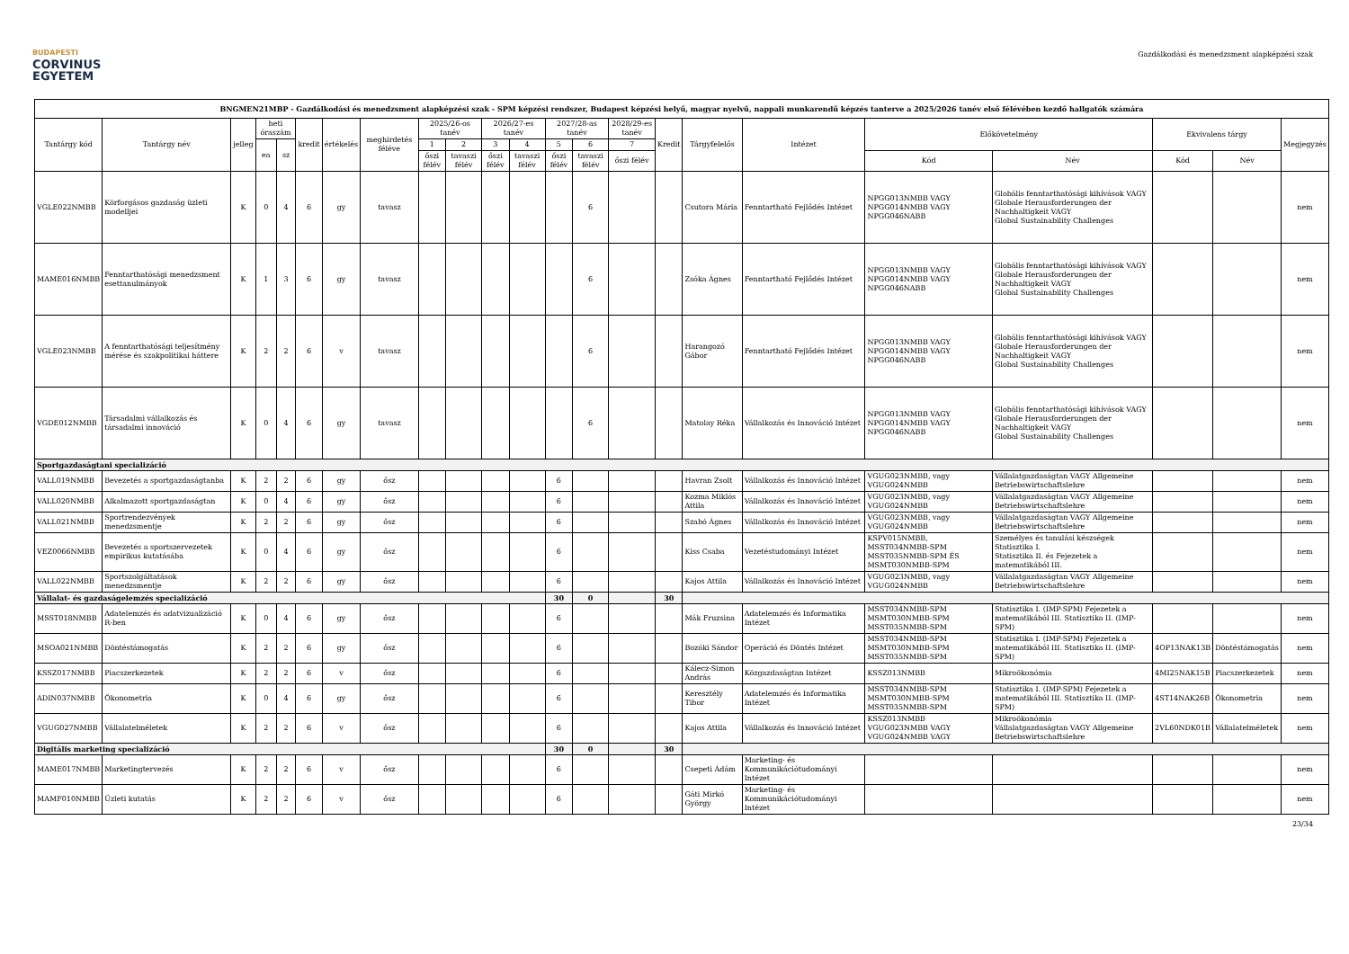BUDAPESTI
CORVINUS
EGYETEM
Gazdálkodási és menedzsment alapképzési szak
| BNGMEN21MBP - Gazdálkodási és menedzsment alapképzési szak - SPM képzési rendszer, Budapest képzési helyű, magyar nyelvű, nappali munkarendű képzés tanterve a 2025/2026 tanév első félévében kezdő hallgatók számára | | | | | | | | | | | | | | | | | | | | | | |
| --- | --- | --- | --- | --- | --- | --- | --- | --- | --- | --- | --- | --- | --- | --- | --- | --- | --- | --- | --- | --- | --- | --- |
| Tantárgy kód | Tantárgy név | jelleg | heti óraszám | | kredit | értékelés | meghirdetés féléve | 2025/26-os tanév | | 2026/27-es tanév | | 2027/28-as tanév | | 2028/29-es tanév | Kredit | Tárgyfelelős | Intézet | Előkövetelmény | | Ekvivalens tárgy | | Megjegyzés |
| | | | ea | sz | | | | 1 | 2 | 3 | 4 | 5 | 6 | 7 | | | | | | | | |
| | | | | | | | | őszi félév | tavaszi félév | őszi félév | tavaszi félév | őszi félév | tavaszi félév | őszi félév | | | | Kód | Név | Kód | Név | |
| VGLE022NMBB | Körforgásos gazdaság üzleti modelljei | K | 0 | 4 | 6 | gy | tavasz | | | | | | 6 | | | Csutora Mária | Fenntartható Fejlődés Intézet | NPGG013NMBB VAGY NPGG014NMBB VAGY NPGG046NABB | Globális fenntarthatósági kihívások VAGY Globale Herausforderungen der Nachhaltigkeit VAGY Global Sustainability Challenges | | | nem |
| MAME016NMBB | Fenntarthatósági menedzsment esettanulmányok | K | 1 | 3 | 6 | gy | tavasz | | | | | | 6 | | | Zsóka Ágnes | Fenntartható Fejlődés Intézet | NPGG013NMBB VAGY NPGG014NMBB VAGY NPGG046NABB | Globális fenntarthatósági kihívások VAGY Globale Herausforderungen der Nachhaltigkeit VAGY Global Sustainability Challenges | | | nem |
| VGLE023NMBB | A fenntarthatósági teljesítmény mérése és szakpolitikai háttere | K | 2 | 2 | 6 | v | tavasz | | | | | | 6 | | | Harangozó Gábor | Fenntartható Fejlődés Intézet | NPGG013NMBB VAGY NPGG014NMBB VAGY NPGG046NABB | Globális fenntarthatósági kihívások VAGY Globale Herausforderungen der Nachhaltigkeit VAGY Global Sustainability Challenges | | | nem |
| VGDE012NMBB | Társadalmi vállalkozás és társadalmi innováció | K | 0 | 4 | 6 | gy | tavasz | | | | | | 6 | | | Matolay Réka | Vállalkozás és Innováció Intézet | NPGG013NMBB VAGY NPGG014NMBB VAGY NPGG046NABB | Globális fenntarthatósági kihívások VAGY Globale Herausforderungen der Nachhaltigkeit VAGY Global Sustainability Challenges | | | nem |
| Sportgazdaságtani specializáció | | | | | | | | | | | | | | | | | | | | | | |
| VALL019NMBB | Bevezetés a sportgazdaságtanba | K | 2 | 2 | 6 | gy | ősz | | | | | 6 | | | | Havran Zsolt | Vállalkozás és Innováció Intézet | VGUG023NMBB, vagy VGUG024NMBB | Vállalatgazdaságtan VAGY Allgemeine Betriebswirtschaftslehre | | | nem |
| VALL020NMBB | Alkalmazott sportgazdaságtan | K | 0 | 4 | 6 | gy | ősz | | | | | 6 | | | | Kozma Miklós Attila | Vállalkozás és Innováció Intézet | VGUG023NMBB, vagy VGUG024NMBB | Vállalatgazdaságtan VAGY Allgemeine Betriebswirtschaftslehre | | | nem |
| VALL021NMBB | Sportrendezvények menedzsmentje | K | 2 | 2 | 6 | gy | ősz | | | | | 6 | | | | Szabó Ágnes | Vállalkozás és Innováció Intézet | VGUG023NMBB, vagy VGUG024NMBB | Vállalatgazdaságtan VAGY Allgemeine Betriebswirtschaftslehre | | | nem |
| VEZ0066NMBB | Bevezetés a sportszervezetek empirikus kutatásába | K | 0 | 4 | 6 | gy | ősz | | | | | 6 | | | | Kiss Csaba | Vezetéstudományi Intézet | KSPV015NMBB, MSST034NMBB-SPM MSST035NMBB-SPM ÉS MSMT030NMBB-SPM | Személyes és tanulási készségek Statisztika I. Statisztika II. és Fejezetek a matematikából III. | | | nem |
| VALL022NMBB | Sportszolgáltatások menedzsmentje | K | 2 | 2 | 6 | gy | ősz | | | | | 6 | | | | Kajos Attila | Vállalkozás és Innováció Intézet | VGUG023NMBB, vagy VGUG024NMBB | Vállalatgazdaságtan VAGY Allgemeine Betriebswirtschaftslehre | | | nem |
| Vállalat- és gazdaságelemzés specializáció | | | | | | | | | | | | 30 | 0 | | 30 | | | | | | | |
| MSST018NMBB | Adatelemzés és adatvizualizáció R-ben | K | 0 | 4 | 6 | gy | ősz | | | | | 6 | | | | Mák Fruzsina | Adatelemzés és Informatika Intézet | MSST034NMBB-SPM MSMT030NMBB-SPM MSST035NMBB-SPM | Statisztika I. (IMP-SPM) Fejezetek a matematikából III. Statisztika II. (IMP-SPM) | | | nem |
| MSOA021NMBB | Döntéstámogatás | K | 2 | 2 | 6 | gy | ősz | | | | | 6 | | | | Bozóki Sándor | Operáció és Döntés Intézet | MSST034NMBB-SPM MSMT030NMBB-SPM MSST035NMBB-SPM | Statisztika I. (IMP-SPM) Fejezetek a matematikából III. Statisztika II. (IMP-SPM) | 4OP13NAK13B | Döntéstámogatás | nem |
| KSSZ017NMBB | Piacszerkezetek | K | 2 | 2 | 6 | v | ősz | | | | | 6 | | | | Kálecz-Simon András | Közgazdaságtan Intézet | KSSZ013NMBB | Mikroökonómia | 4MI25NAK15B | Piacszerkezetek | nem |
| ADIN037NMBB | Ökonometria | K | 0 | 4 | 6 | gy | ősz | | | | | 6 | | | | Keresztély Tibor | Adatelemzés és Informatika Intézet | MSST034NMBB-SPM MSMT030NMBB-SPM MSST035NMBB-SPM | Statisztika I. (IMP-SPM) Fejezetek a matematikából III. Statisztika II. (IMP-SPM) | 4ST14NAK26B | Ökonometria | nem |
| VGUG027NMBB | Vállalatelméletek | K | 2 | 2 | 6 | v | ősz | | | | | 6 | | | | Kajos Attila | Vállalkozás és Innováció Intézet | KSSZ013NMBB VGUG023NMBB VAGY VGUG024NMBB VAGY | Mikroökonómia Vállalatgazdaságtan VAGY Allgemeine Betriebswirtschaftslehre | 2VL60NDK01B | Vállalatelméletek | nem |
| Digitális marketing specializáció | | | | | | | | | | | | 30 | 0 | | 30 | | | | | | | |
| MAME017NMBB | Marketingtervezés | K | 2 | 2 | 6 | v | ősz | | | | | 6 | | | | Csepeti Ádám | Marketing- és Kommunikációtudományi Intézet | | | | | nem |
| MAMF010NMBB | Üzleti kutatás | K | 2 | 2 | 6 | v | ősz | | | | | 6 | | | | Gáti Mirkó György | Marketing- és Kommunikációtudományi Intézet | | | | | nem |
23/34